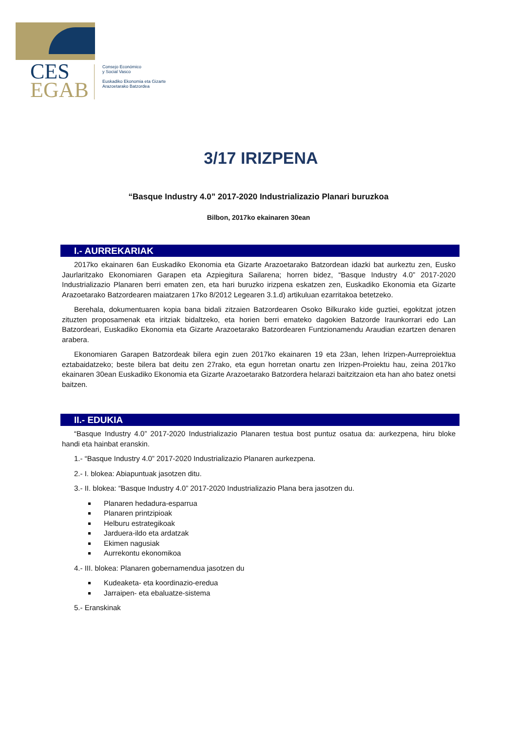CES
EGAB
Consejo Económico
y Social Vasco
Euskadiko Ekonomia eta Gizarte
Arazoetarako Batzordea
3/17 IRIZPENA
“Basque Industry 4.0” 2017-2020 Industrializazio Planari buruzkoa
Bilbon, 2017ko ekainaren 30ean
I.- AURREKARIAK
2017ko ekainaren 6an Euskadiko Ekonomia eta Gizarte Arazoetarako Batzordean idazki bat aurkeztu zen, Eusko Jaurlaritzako Ekonomiaren Garapen eta Azpiegitura Sailarena; horren bidez, “Basque Industry 4.0” 2017-2020 Industrializazio Planaren berri ematen zen, eta hari buruzko irizpena eskatzen zen, Euskadiko Ekonomia eta Gizarte Arazoetarako Batzordearen maiatzaren 17ko 8/2012 Legearen 3.1.d) artikuluan ezarritakoa betetzeko.
Berehala, dokumentuaren kopia bana bidali zitzaien Batzordearen Osoko Bilkurako kide guztiei, egokitzat jotzen zituzten proposamenak eta iritziak bidaltzeko, eta horien berri emateko dagokien Batzorde Iraunkorrari edo Lan Batzordeari, Euskadiko Ekonomia eta Gizarte Arazoetarako Batzordearen Funtzionamendu Araudian ezartzen denaren arabera.
Ekonomiaren Garapen Batzordeak bilera egin zuen 2017ko ekainaren 19 eta 23an, lehen Irizpen-Aurreproiektua eztabaidatzeko; beste bilera bat deitu zen 27rako, eta egun horretan onartu zen Irizpen-Proiektu hau, zeina 2017ko ekainaren 30ean Euskadiko Ekonomia eta Gizarte Arazoetarako Batzordera helarazi baitzitzaion eta han aho batez onetsi baitzen.
II.- EDUKIA
“Basque Industry 4.0” 2017-2020 Industrializazio Planaren testua bost puntuz osatua da: aurkezpena, hiru bloke handi eta hainbat eranskin.
1.- “Basque Industry 4.0” 2017-2020 Industrializazio Planaren aurkezpena.
2.- I. blokea: Abiapuntuak jasotzen ditu.
3.- II. blokea: “Basque Industry 4.0” 2017-2020 Industrializazio Plana bera jasotzen du.
Planaren hedadura-esparrua
Planaren printzipioak
Helburu estrategikoak
Jarduera-ildo eta ardatzak
Ekimen nagusiak
Aurrekontu ekonomikoa
4.- III. blokea: Planaren gobernamendua jasotzen du
Kudeaketa- eta koordinazio-eredua
Jarraipen- eta ebaluatze-sistema
5.- Eranskinak